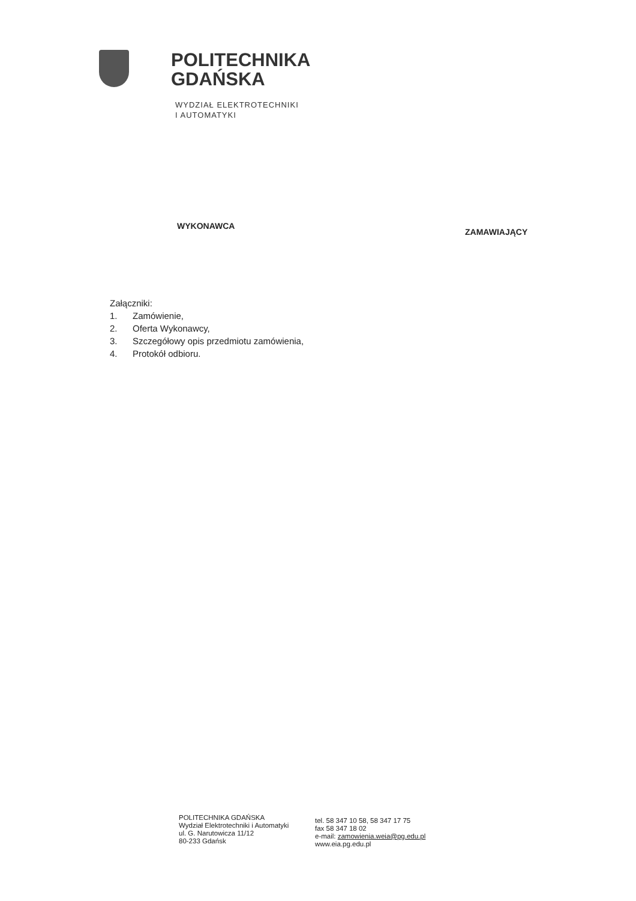POLITECHNIKA
GDAŃSKA
WYDZIAŁ ELEKTROTECHNIKI
I AUTOMATYKI
WYKONAWCA
ZAMAWIAJĄCY
Załączniki:
1. Zamówienie,
2. Oferta Wykonawcy,
3. Szczegółowy opis przedmiotu zamówienia,
4. Protokół odbioru.
POLITECHNIKA GDAŃSKA
Wydział Elektrotechniki i Automatyki
ul. G. Narutowicza 11/12
80-233 Gdańsk
tel. 58 347 10 58, 58 347 17 75
fax 58 347 18 02
e-mail: zamowienia.weia@pg.edu.pl
www.eia.pg.edu.pl